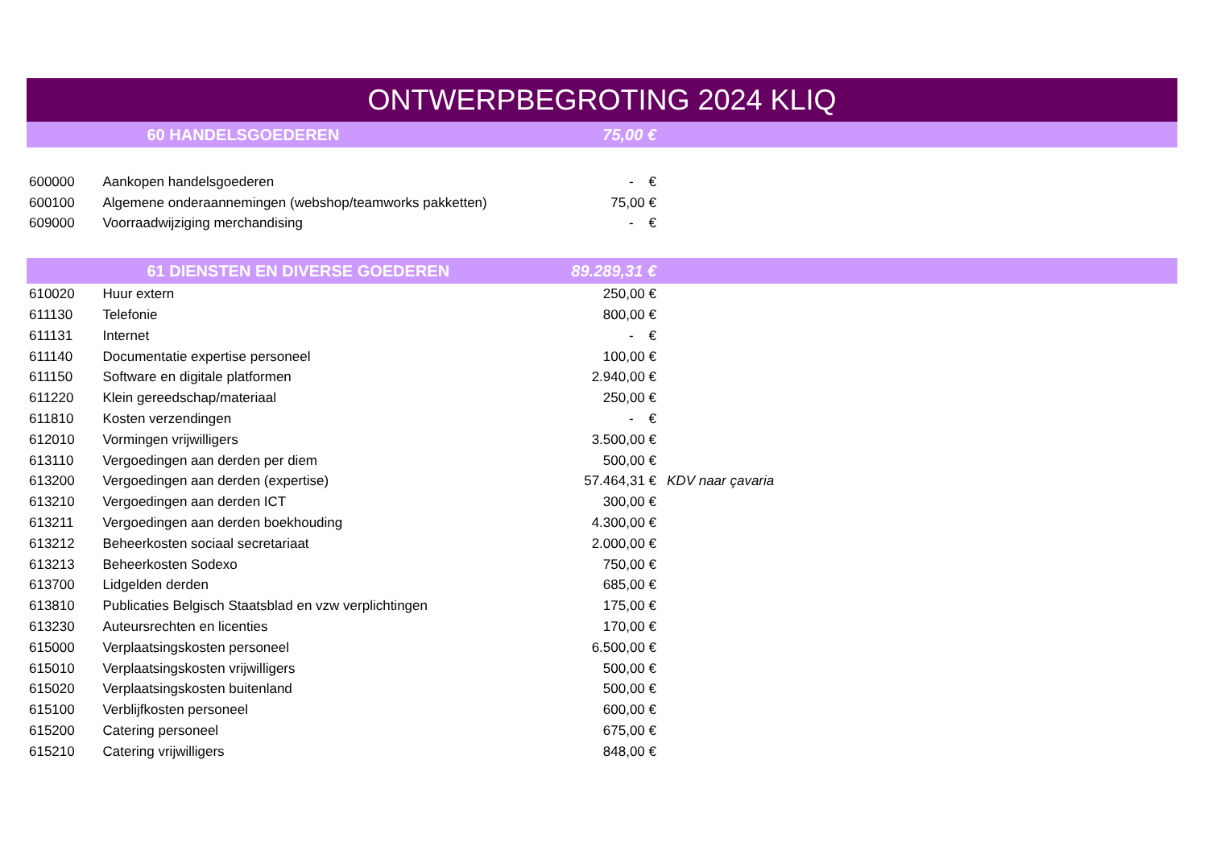| ONTWERPBEGROTING 2024 KLIQ | | | | |
| | 60 HANDELSGOEDEREN | | 75,00 € | |
| 600000 | Aankopen handelsgoederen | | - € | |
| 600100 | Algemene onderaannemingen (webshop/teamworks pakketten) | | 75,00 € | |
| 609000 | Voorraadwijziging merchandising | | - € | |
| | 61 DIENSTEN EN DIVERSE GOEDEREN | | 89.289,31 € | |
| 610020 | Huur extern | | 250,00 € | |
| 611130 | Telefonie | | 800,00 € | |
| 611131 | Internet | | - € | |
| 611140 | Documentatie expertise personeel | | 100,00 € | |
| 611150 | Software en digitale platformen | | 2.940,00 € | |
| 611220 | Klein gereedschap/materiaal | | 250,00 € | |
| 611810 | Kosten verzendingen | | - € | |
| 612010 | Vormingen vrijwilligers | | 3.500,00 € | |
| 613110 | Vergoedingen aan derden per diem | | 500,00 € | |
| 613200 | Vergoedingen aan derden (expertise) | | 57.464,31 € | KDV naar çavaria |
| 613210 | Vergoedingen aan derden ICT | | 300,00 € | |
| 613211 | Vergoedingen aan derden boekhouding | | 4.300,00 € | |
| 613212 | Beheerkosten sociaal secretariaat | | 2.000,00 € | |
| 613213 | Beheerkosten Sodexo | | 750,00 € | |
| 613700 | Lidgelden derden | | 685,00 € | |
| 613810 | Publicaties Belgisch Staatsblad en vzw verplichtingen | | 175,00 € | |
| 613230 | Auteursrechten en licenties | | 170,00 € | |
| 615000 | Verplaatsingskosten personeel | | 6.500,00 € | |
| 615010 | Verplaatsingskosten vrijwilligers | | 500,00 € | |
| 615020 | Verplaatsingskosten buitenland | | 500,00 € | |
| 615100 | Verblijfkosten personeel | | 600,00 € | |
| 615200 | Catering personeel | | 675,00 € | |
| 615210 | Catering vrijwilligers | | 848,00 € | |